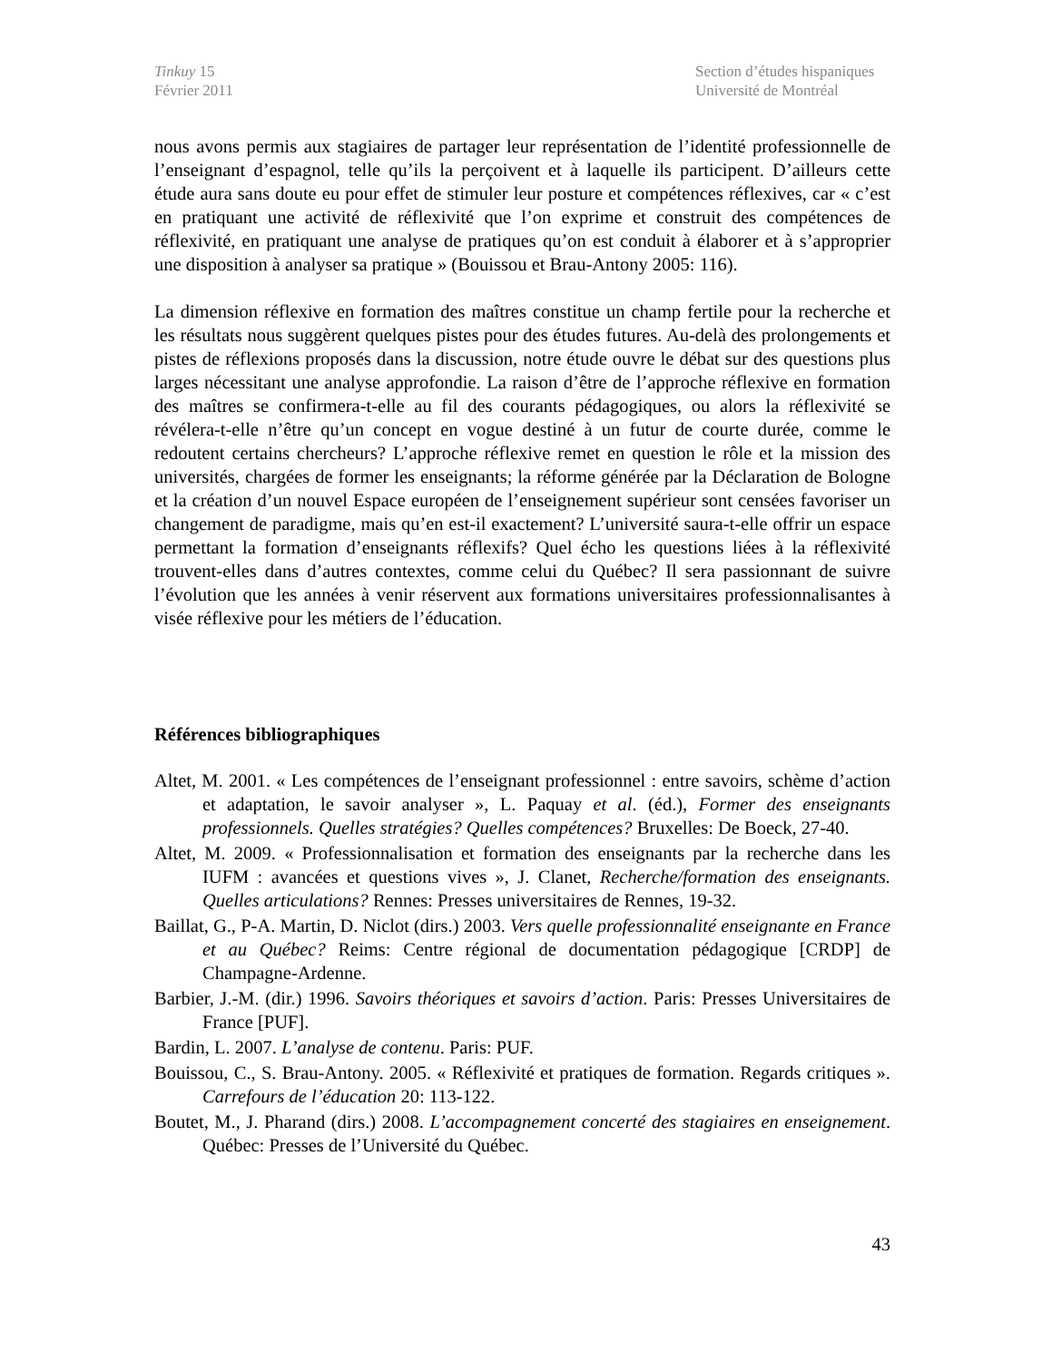Tinkuy 15
Février 2011
Section d’études hispaniques
Université de Montréal
nous avons permis aux stagiaires de partager leur représentation de l’identité professionnelle de l’enseignant d’espagnol, telle qu’ils la perçoivent et à laquelle ils participent. D’ailleurs cette étude aura sans doute eu pour effet de stimuler leur posture et compétences réflexives, car « c’est en pratiquant une activité de réflexivité que l’on exprime et construit des compétences de réflexivité, en pratiquant une analyse de pratiques qu’on est conduit à élaborer et à s’approprier une disposition à analyser sa pratique » (Bouissou et Brau-Antony 2005: 116).
La dimension réflexive en formation des maîtres constitue un champ fertile pour la recherche et les résultats nous suggèrent quelques pistes pour des études futures. Au-delà des prolongements et pistes de réflexions proposés dans la discussion, notre étude ouvre le débat sur des questions plus larges nécessitant une analyse approfondie. La raison d’être de l’approche réflexive en formation des maîtres se confirmera-t-elle au fil des courants pédagogiques, ou alors la réflexivité se révélera-t-elle n’être qu’un concept en vogue destiné à un futur de courte durée, comme le redoutent certains chercheurs? L’approche réflexive remet en question le rôle et la mission des universités, chargées de former les enseignants; la réforme générée par la Déclaration de Bologne et la création d’un nouvel Espace européen de l’enseignement supérieur sont censées favoriser un changement de paradigme, mais qu’en est-il exactement? L’université saura-t-elle offrir un espace permettant la formation d’enseignants réflexifs? Quel écho les questions liées à la réflexivité trouvent-elles dans d’autres contextes, comme celui du Québec? Il sera passionnant de suivre l’évolution que les années à venir réservent aux formations universitaires professionnalisantes à visée réflexive pour les métiers de l’éducation.
Références bibliographiques
Altet, M. 2001. « Les compétences de l’enseignant professionnel : entre savoirs, schème d’action et adaptation, le savoir analyser », L. Paquay et al. (éd.), Former des enseignants professionnels. Quelles stratégies? Quelles compétences? Bruxelles: De Boeck, 27-40.
Altet, M. 2009. « Professionnalisation et formation des enseignants par la recherche dans les IUFM : avancées et questions vives », J. Clanet, Recherche/formation des enseignants. Quelles articulations? Rennes: Presses universitaires de Rennes, 19-32.
Baillat, G., P-A. Martin, D. Niclot (dirs.) 2003. Vers quelle professionnalité enseignante en France et au Québec? Reims: Centre régional de documentation pédagogique [CRDP] de Champagne-Ardenne.
Barbier, J.-M. (dir.) 1996. Savoirs théoriques et savoirs d’action. Paris: Presses Universitaires de France [PUF].
Bardin, L. 2007. L’analyse de contenu. Paris: PUF.
Bouissou, C., S. Brau-Antony. 2005. « Réflexivité et pratiques de formation. Regards critiques ». Carrefours de l’éducation 20: 113-122.
Boutet, M., J. Pharand (dirs.) 2008. L’accompagnement concerté des stagiaires en enseignement. Québec: Presses de l’Université du Québec.
43